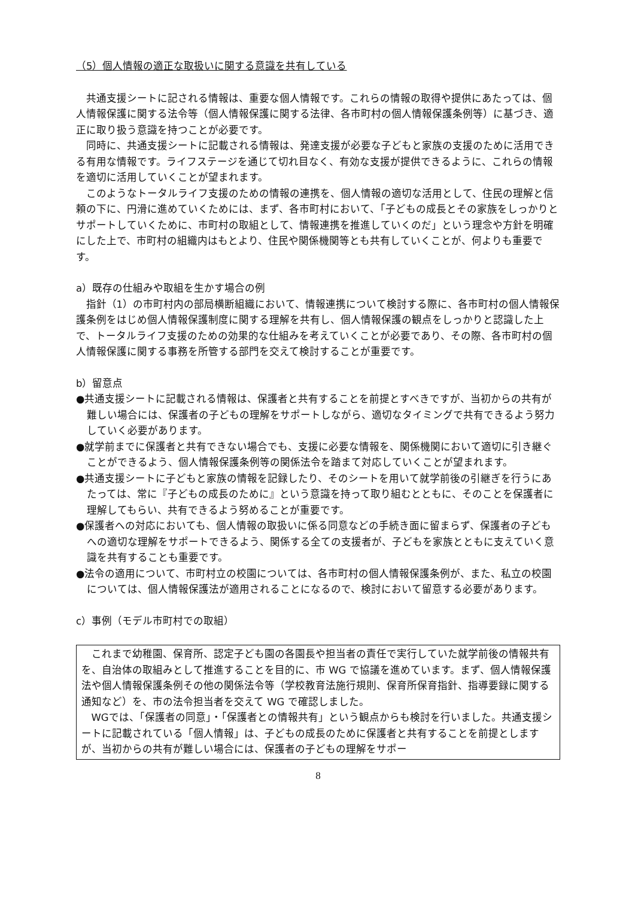（5）個人情報の適正な取扱いに関する意識を共有している
共通支援シートに記される情報は、重要な個人情報です。これらの情報の取得や提供にあたっては、個人情報保護に関する法令等（個人情報保護に関する法律、各市町村の個人情報保護条例等）に基づき、適正に取り扱う意識を持つことが必要です。
同時に、共通支援シートに記載される情報は、発達支援が必要な子どもと家族の支援のために活用できる有用な情報です。ライフステージを通じて切れ目なく、有効な支援が提供できるように、これらの情報を適切に活用していくことが望まれます。
このようなトータルライフ支援のための情報の連携を、個人情報の適切な活用として、住民の理解と信頼の下に、円滑に進めていくためには、まず、各市町村において、「子どもの成長とその家族をしっかりとサポートしていくために、市町村の取組として、情報連携を推進していくのだ」という理念や方針を明確にした上で、市町村の組織内はもとより、住民や関係機関等とも共有していくことが、何よりも重要です。
a）既存の仕組みや取組を生かす場合の例
指針（1）の市町村内の部局横断組織において、情報連携について検討する際に、各市町村の個人情報保護条例をはじめ個人情報保護制度に関する理解を共有し、個人情報保護の観点をしっかりと認識した上で、トータルライフ支援のための効果的な仕組みを考えていくことが必要であり、その際、各市町村の個人情報保護に関する事務を所管する部門を交えて検討することが重要です。
b）留意点
●共通支援シートに記載される情報は、保護者と共有することを前提とすべきですが、当初からの共有が難しい場合には、保護者の子どもの理解をサポートしながら、適切なタイミングで共有できるよう努力していく必要があります。
●就学前までに保護者と共有できない場合でも、支援に必要な情報を、関係機関において適切に引き継ぐことができるよう、個人情報保護条例等の関係法令を踏まて対応していくことが望まれます。
●共通支援シートに子どもと家族の情報を記録したり、そのシートを用いて就学前後の引継ぎを行うにあたっては、常に『子どもの成長のために』という意識を持って取り組むとともに、そのことを保護者に理解してもらい、共有できるよう努めることが重要です。
●保護者への対応においても、個人情報の取扱いに係る同意などの手続き面に留まらず、保護者の子どもへの適切な理解をサポートできるよう、関係する全ての支援者が、子どもを家族とともに支えていく意識を共有することも重要です。
●法令の適用について、市町村立の校園については、各市町村の個人情報保護条例が、また、私立の校園については、個人情報保護法が適用されることになるので、検討において留意する必要があります。
c）事例（モデル市町村での取組）
これまで幼稚園、保育所、認定子ども園の各園長や担当者の責任で実行していた就学前後の情報共有を、自治体の取組みとして推進することを目的に、市 WG で協議を進めています。まず、個人情報保護法や個人情報保護条例その他の関係法令等（学校教育法施行規則、保育所保育指針、指導要録に関する通知など）を、市の法令担当者を交えて WG で確認しました。
WGでは、「保護者の同意」・「保護者との情報共有」という観点からも検討を行いました。共通支援シートに記載されている「個人情報」は、子どもの成長のために保護者と共有することを前提としますが、当初からの共有が難しい場合には、保護者の子どもの理解をサポー
8